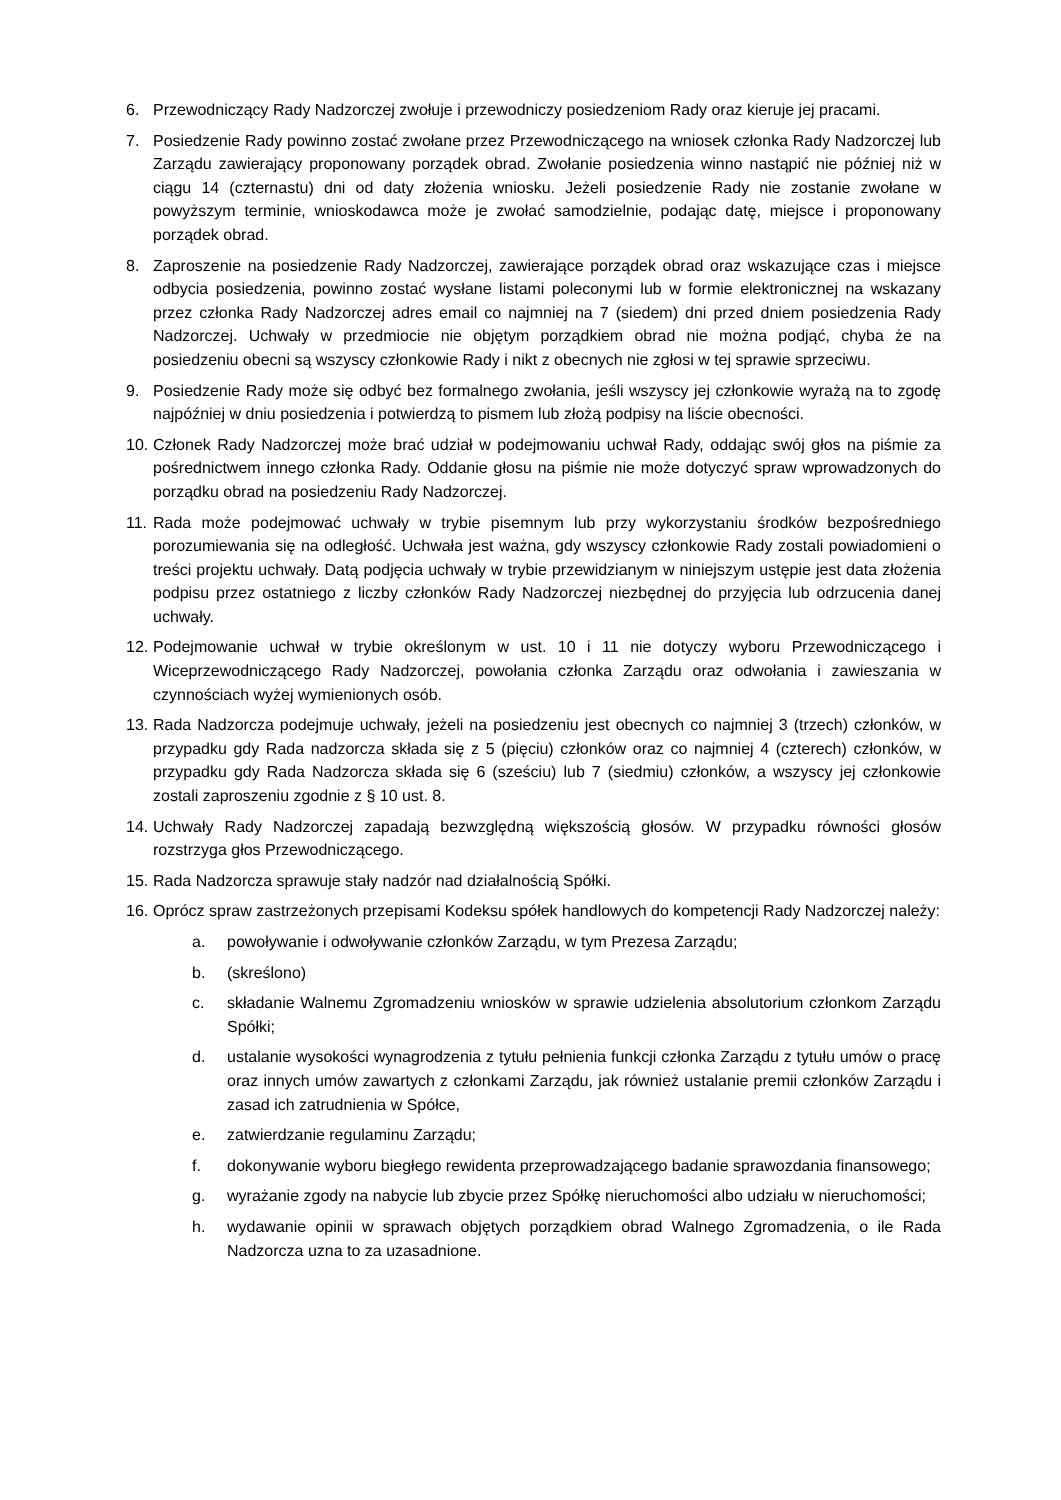6. Przewodniczący Rady Nadzorczej zwołuje i przewodniczy posiedzeniom Rady oraz kieruje jej pracami.
7. Posiedzenie Rady powinno zostać zwołane przez Przewodniczącego na wniosek członka Rady Nadzorczej lub Zarządu zawierający proponowany porządek obrad. Zwołanie posiedzenia winno nastąpić nie później niż w ciągu 14 (czternastu) dni od daty złożenia wniosku. Jeżeli posiedzenie Rady nie zostanie zwołane w powyższym terminie, wnioskodawca może je zwołać samodzielnie, podając datę, miejsce i proponowany porządek obrad.
8. Zaproszenie na posiedzenie Rady Nadzorczej, zawierające porządek obrad oraz wskazujące czas i miejsce odbycia posiedzenia, powinno zostać wysłane listami poleconymi lub w formie elektronicznej na wskazany przez członka Rady Nadzorczej adres email co najmniej na 7 (siedem) dni przed dniem posiedzenia Rady Nadzorczej. Uchwały w przedmiocie nie objętym porządkiem obrad nie można podjąć, chyba że na posiedzeniu obecni są wszyscy członkowie Rady i nikt z obecnych nie zgłosi w tej sprawie sprzeciwu.
9. Posiedzenie Rady może się odbyć bez formalnego zwołania, jeśli wszyscy jej członkowie wyrażą na to zgodę najpóźniej w dniu posiedzenia i potwierdzą to pismem lub złożą podpisy na liście obecności.
10. Członek Rady Nadzorczej może brać udział w podejmowaniu uchwał Rady, oddając swój głos na piśmie za pośrednictwem innego członka Rady. Oddanie głosu na piśmie nie może dotyczyć spraw wprowadzonych do porządku obrad na posiedzeniu Rady Nadzorczej.
11. Rada może podejmować uchwały w trybie pisemnym lub przy wykorzystaniu środków bezpośredniego porozumiewania się na odległość. Uchwała jest ważna, gdy wszyscy członkowie Rady zostali powiadomieni o treści projektu uchwały. Datą podjęcia uchwały w trybie przewidzianym w niniejszym ustępie jest data złożenia podpisu przez ostatniego z liczby członków Rady Nadzorczej niezbędnej do przyjęcia lub odrzucenia danej uchwały.
12. Podejmowanie uchwał w trybie określonym w ust. 10 i 11 nie dotyczy wyboru Przewodniczącego i Wiceprzewodniczącego Rady Nadzorczej, powołania członka Zarządu oraz odwołania i zawieszania w czynnościach wyżej wymienionych osób.
13. Rada Nadzorcza podejmuje uchwały, jeżeli na posiedzeniu jest obecnych co najmniej 3 (trzech) członków, w przypadku gdy Rada nadzorcza składa się z 5 (pięciu) członków oraz co najmniej 4 (czterech) członków, w przypadku gdy Rada Nadzorcza składa się 6 (sześciu) lub 7 (siedmiu) członków, a wszyscy jej członkowie zostali zaproszeniu zgodnie z § 10 ust. 8.
14. Uchwały Rady Nadzorczej zapadają bezwzględną większością głosów. W przypadku równości głosów rozstrzyga głos Przewodniczącego.
15. Rada Nadzorcza sprawuje stały nadzór nad działalnością Spółki.
16. Oprócz spraw zastrzeżonych przepisami Kodeksu spółek handlowych do kompetencji Rady Nadzorczej należy:
a. powoływanie i odwoływanie członków Zarządu, w tym Prezesa Zarządu;
b. (skreślono)
c. składanie Walnemu Zgromadzeniu wniosków w sprawie udzielenia absolutorium członkom Zarządu Spółki;
d. ustalanie wysokości wynagrodzenia z tytułu pełnienia funkcji członka Zarządu z tytułu umów o pracę oraz innych umów zawartych z członkami Zarządu, jak również ustalanie premii członków Zarządu i zasad ich zatrudnienia w Spółce,
e. zatwierdzanie regulaminu Zarządu;
f. dokonywanie wyboru biegłego rewidenta przeprowadzającego badanie sprawozdania finansowego;
g. wyrażanie zgody na nabycie lub zbycie przez Spółkę nieruchomości albo udziału w nieruchomości;
h. wydawanie opinii w sprawach objętych porządkiem obrad Walnego Zgromadzenia, o ile Rada Nadzorcza uzna to za uzasadnione.